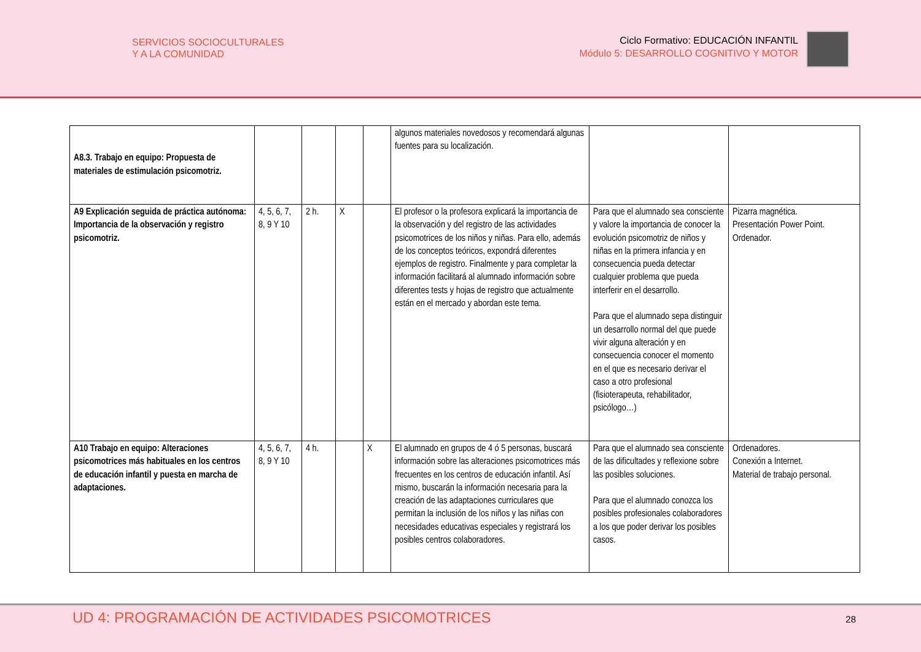SERVICIOS SOCIOCULTURALES
Y A LA COMUNIDAD
Ciclo Formativo: EDUCACIÓN INFANTIL
Módulo 5: DESARROLLO COGNITIVO Y MOTOR
| A8.3. Trabajo en equipo: Propuesta de materiales de estimulación psicomotriz. | | | | | algunos materiales novedosos y recomendará algunas fuentes para su localización. | | |
| A9 Explicación seguida de práctica autónoma: Importancia de la observación y registro psicomotriz. | 4, 5, 6, 7, 8, 9 Y 10 | 2 h. | X | | El profesor o la profesora explicará la importancia de la observación y del registro de las actividades psicomotrices de los niños y niñas. Para ello, además de los conceptos teóricos, expondrá diferentes ejemplos de registro. Finalmente y para completar la información facilitará al alumnado información sobre diferentes tests y hojas de registro que actualmente están en el mercado y abordan este tema. | Para que el alumnado sea consciente y valore la importancia de conocer la evolución psicomotriz de niños y niñas en la primera infancia y en consecuencia pueda detectar cualquier problema que pueda interferir en el desarrollo. Para que el alumnado sepa distinguir un desarrollo normal del que puede vivir alguna alteración y en consecuencia conocer el momento en el que es necesario derivar el caso a otro profesional (fisioterapeuta, rehabilitador, psicólogo…) | Pizarra magnética. Presentación Power Point. Ordenador. |
| A10 Trabajo en equipo: Alteraciones psicomotrices más habituales en los centros de educación infantil y puesta en marcha de adaptaciones. | 4, 5, 6, 7, 8, 9 Y 10 | 4 h. | | X | El alumnado en grupos de 4 ó 5 personas, buscará información sobre las alteraciones psicomotrices más frecuentes en los centros de educación infantil. Así mismo, buscarán la información necesaria para la creación de las adaptaciones curriculares que permitan la inclusión de los niños y las niñas con necesidades educativas especiales y registrará los posibles centros colaboradores. | Para que el alumnado sea consciente de las dificultades y reflexione sobre las posibles soluciones. Para que el alumnado conozca los posibles profesionales colaboradores a los que poder derivar los posibles casos. | Ordenadores. Conexión a Internet. Material de trabajo personal. |
UD 4: PROGRAMACIÓN DE ACTIVIDADES PSICOMOTRICES
28